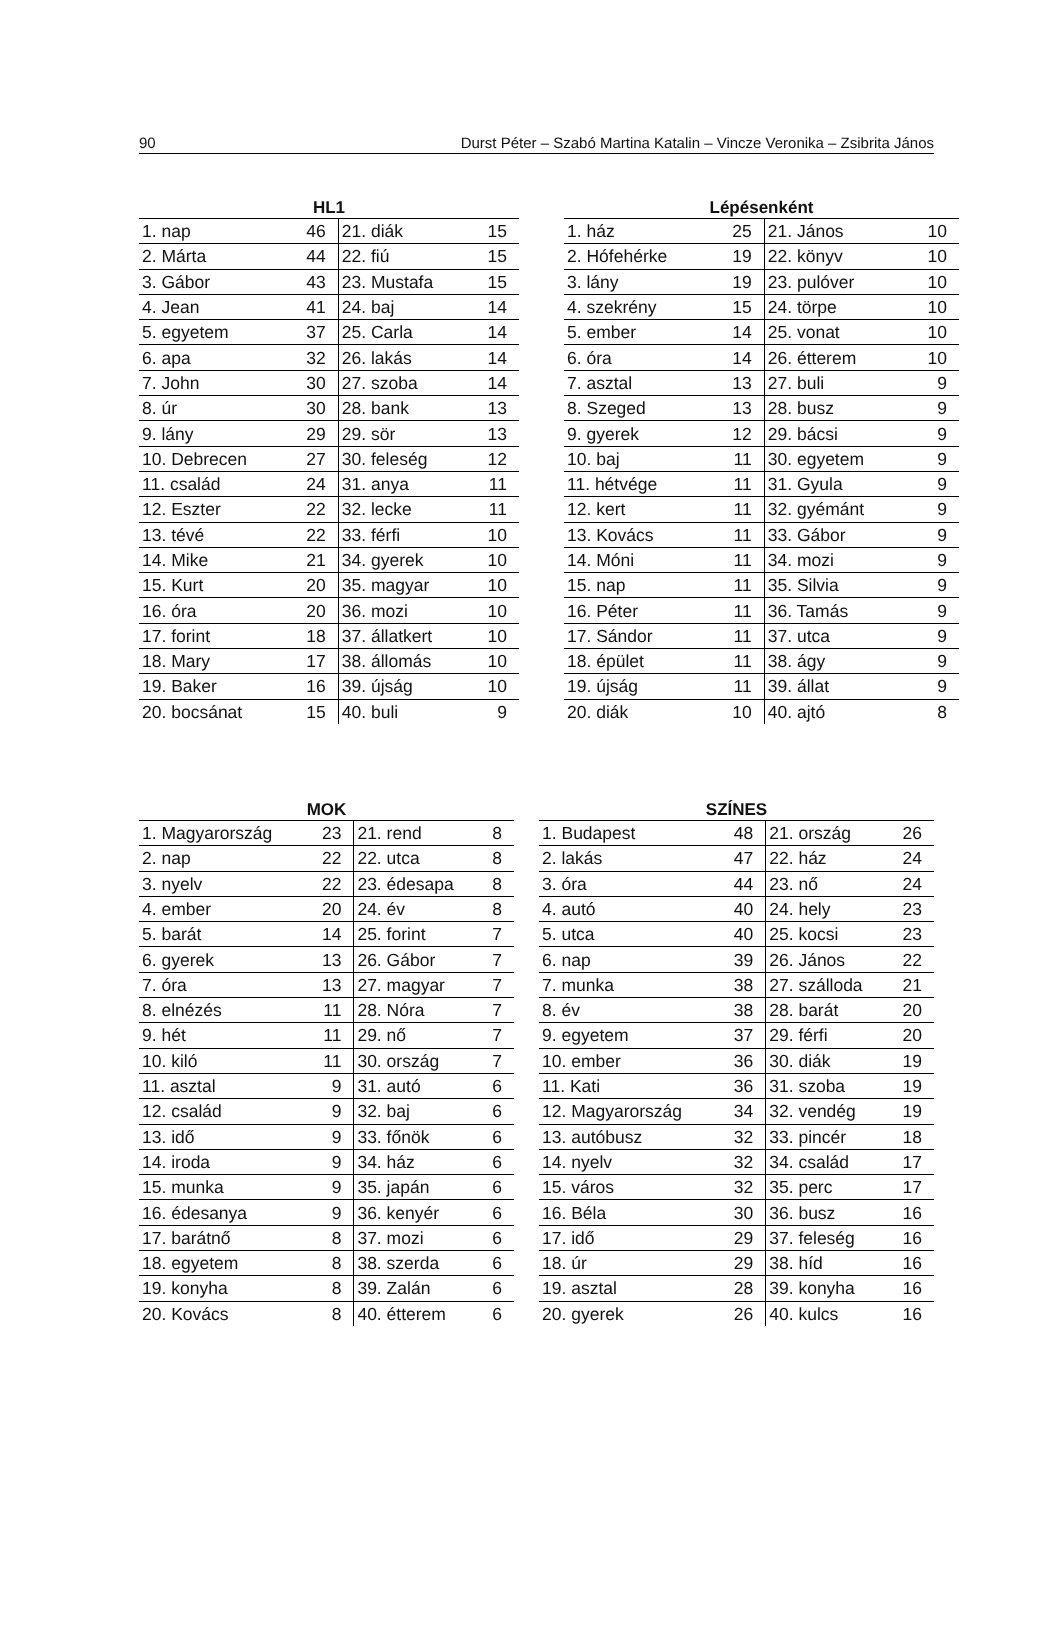90 Durst Péter – Szabó Martina Katalin – Vincze Veronika – Zsibrita János
HL1
| 1. nap | 46 | 21. diák | 15 |
| 2. Márta | 44 | 22. fiú | 15 |
| 3. Gábor | 43 | 23. Mustafa | 15 |
| 4. Jean | 41 | 24. baj | 14 |
| 5. egyetem | 37 | 25. Carla | 14 |
| 6. apa | 32 | 26. lakás | 14 |
| 7. John | 30 | 27. szoba | 14 |
| 8. úr | 30 | 28. bank | 13 |
| 9. lány | 29 | 29. sör | 13 |
| 10. Debrecen | 27 | 30. feleség | 12 |
| 11. család | 24 | 31. anya | 11 |
| 12. Eszter | 22 | 32. lecke | 11 |
| 13. tévé | 22 | 33. férfi | 10 |
| 14. Mike | 21 | 34. gyerek | 10 |
| 15. Kurt | 20 | 35. magyar | 10 |
| 16. óra | 20 | 36. mozi | 10 |
| 17. forint | 18 | 37. állatkert | 10 |
| 18. Mary | 17 | 38. állomás | 10 |
| 19. Baker | 16 | 39. újság | 10 |
| 20. bocsánat | 15 | 40. buli | 9 |
Lépésenként
| 1. ház | 25 | 21. János | 10 |
| 2. Hófehérke | 19 | 22. könyv | 10 |
| 3. lány | 19 | 23. pulóver | 10 |
| 4. szekrény | 15 | 24. törpe | 10 |
| 5. ember | 14 | 25. vonat | 10 |
| 6. óra | 14 | 26. étterem | 10 |
| 7. asztal | 13 | 27. buli | 9 |
| 8. Szeged | 13 | 28. busz | 9 |
| 9. gyerek | 12 | 29. bácsi | 9 |
| 10. baj | 11 | 30. egyetem | 9 |
| 11. hétvége | 11 | 31. Gyula | 9 |
| 12. kert | 11 | 32. gyémánt | 9 |
| 13. Kovács | 11 | 33. Gábor | 9 |
| 14. Móni | 11 | 34. mozi | 9 |
| 15. nap | 11 | 35. Silvia | 9 |
| 16. Péter | 11 | 36. Tamás | 9 |
| 17. Sándor | 11 | 37. utca | 9 |
| 18. épület | 11 | 38. ágy | 9 |
| 19. újság | 11 | 39. állat | 9 |
| 20. diák | 10 | 40. ajtó | 8 |
MOK
| 1. Magyarország | 23 | 21. rend | 8 |
| 2. nap | 22 | 22. utca | 8 |
| 3. nyelv | 22 | 23. édesapa | 8 |
| 4. ember | 20 | 24. év | 8 |
| 5. barát | 14 | 25. forint | 7 |
| 6. gyerek | 13 | 26. Gábor | 7 |
| 7. óra | 13 | 27. magyar | 7 |
| 8. elnézés | 11 | 28. Nóra | 7 |
| 9. hét | 11 | 29. nő | 7 |
| 10. kiló | 11 | 30. ország | 7 |
| 11. asztal | 9 | 31. autó | 6 |
| 12. család | 9 | 32. baj | 6 |
| 13. idő | 9 | 33. főnök | 6 |
| 14. iroda | 9 | 34. ház | 6 |
| 15. munka | 9 | 35. japán | 6 |
| 16. édesanya | 9 | 36. kenyér | 6 |
| 17. barátnő | 8 | 37. mozi | 6 |
| 18. egyetem | 8 | 38. szerda | 6 |
| 19. konyha | 8 | 39. Zalán | 6 |
| 20. Kovács | 8 | 40. étterem | 6 |
SZÍNES
| 1. Budapest | 48 | 21. ország | 26 |
| 2. lakás | 47 | 22. ház | 24 |
| 3. óra | 44 | 23. nő | 24 |
| 4. autó | 40 | 24. hely | 23 |
| 5. utca | 40 | 25. kocsi | 23 |
| 6. nap | 39 | 26. János | 22 |
| 7. munka | 38 | 27. szálloda | 21 |
| 8. év | 38 | 28. barát | 20 |
| 9. egyetem | 37 | 29. férfi | 20 |
| 10. ember | 36 | 30. diák | 19 |
| 11. Kati | 36 | 31. szoba | 19 |
| 12. Magyarország | 34 | 32. vendég | 19 |
| 13. autóbusz | 32 | 33. pincér | 18 |
| 14. nyelv | 32 | 34. család | 17 |
| 15. város | 32 | 35. perc | 17 |
| 16. Béla | 30 | 36. busz | 16 |
| 17. idő | 29 | 37. feleség | 16 |
| 18. úr | 29 | 38. híd | 16 |
| 19. asztal | 28 | 39. konyha | 16 |
| 20. gyerek | 26 | 40. kulcs | 16 |